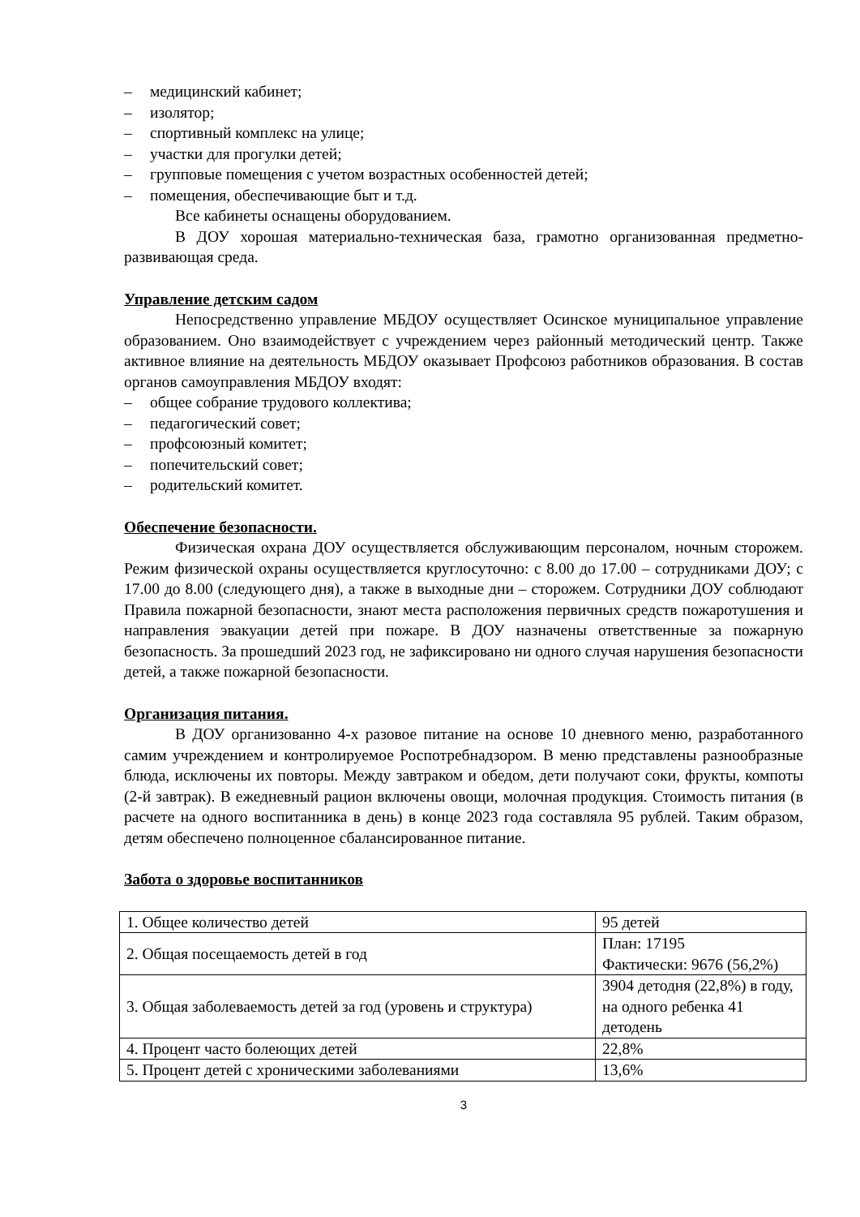– медицинский кабинет;
– изолятор;
– спортивный комплекс на улице;
– участки для прогулки детей;
– групповые помещения с учетом возрастных особенностей детей;
– помещения, обеспечивающие быт и т.д.
Все кабинеты оснащены оборудованием.
В ДОУ хорошая материально-техническая база, грамотно организованная предметно-развивающая среда.
Управление детским садом
Непосредственно управление МБДОУ осуществляет Осинское муниципальное управление образованием. Оно взаимодействует с учреждением через районный методический центр. Также активное влияние на деятельность МБДОУ оказывает Профсоюз работников образования. В состав органов самоуправления МБДОУ входят:
– общее собрание трудового коллектива;
– педагогический совет;
– профсоюзный комитет;
– попечительский совет;
– родительский комитет.
Обеспечение безопасности.
Физическая охрана ДОУ осуществляется обслуживающим персоналом, ночным сторожем. Режим физической охраны осуществляется круглосуточно: с 8.00 до 17.00 – сотрудниками ДОУ; с 17.00 до 8.00 (следующего дня), а также в выходные дни – сторожем. Сотрудники ДОУ соблюдают Правила пожарной безопасности, знают места расположения первичных средств пожаротушения и направления эвакуации детей при пожаре. В ДОУ назначены ответственные за пожарную безопасность. За прошедший 2023 год, не зафиксировано ни одного случая нарушения безопасности детей, а также пожарной безопасности.
Организация питания.
В ДОУ организованно 4-х разовое питание на основе 10 дневного меню, разработанного самим учреждением и контролируемое Роспотребнадзором. В меню представлены разнообразные блюда, исключены их повторы. Между завтраком и обедом, дети получают соки, фрукты, компоты (2-й завтрак). В ежедневный рацион включены овощи, молочная продукция. Стоимость питания (в расчете на одного воспитанника в день) в конце 2023 года составляла 95 рублей. Таким образом, детям обеспечено полноценное сбалансированное питание.
Забота о здоровье воспитанников
| 1. Общее количество детей | 95 детей |
| 2. Общая посещаемость детей в год | План: 17195 Фактически: 9676 (56,2%) |
| 3. Общая заболеваемость детей за год (уровень и структура) | 3904 детодня (22,8%) в году, на одного ребенка 41 детодень |
| 4. Процент часто болеющих детей | 22,8% |
| 5. Процент детей с хроническими заболеваниями | 13,6% |
3